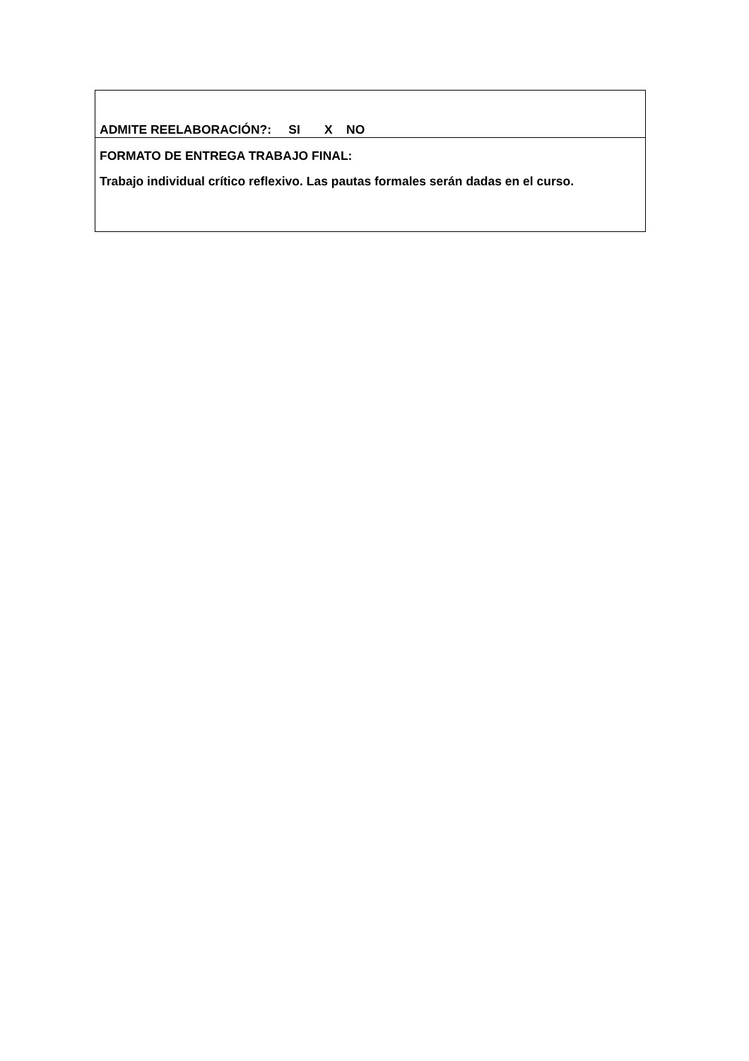| ADMITE REELABORACIÓN?: SI X NO |
| FORMATO DE ENTREGA TRABAJO FINAL: Trabajo individual crítico reflexivo. Las pautas formales serán dadas en el curso. |